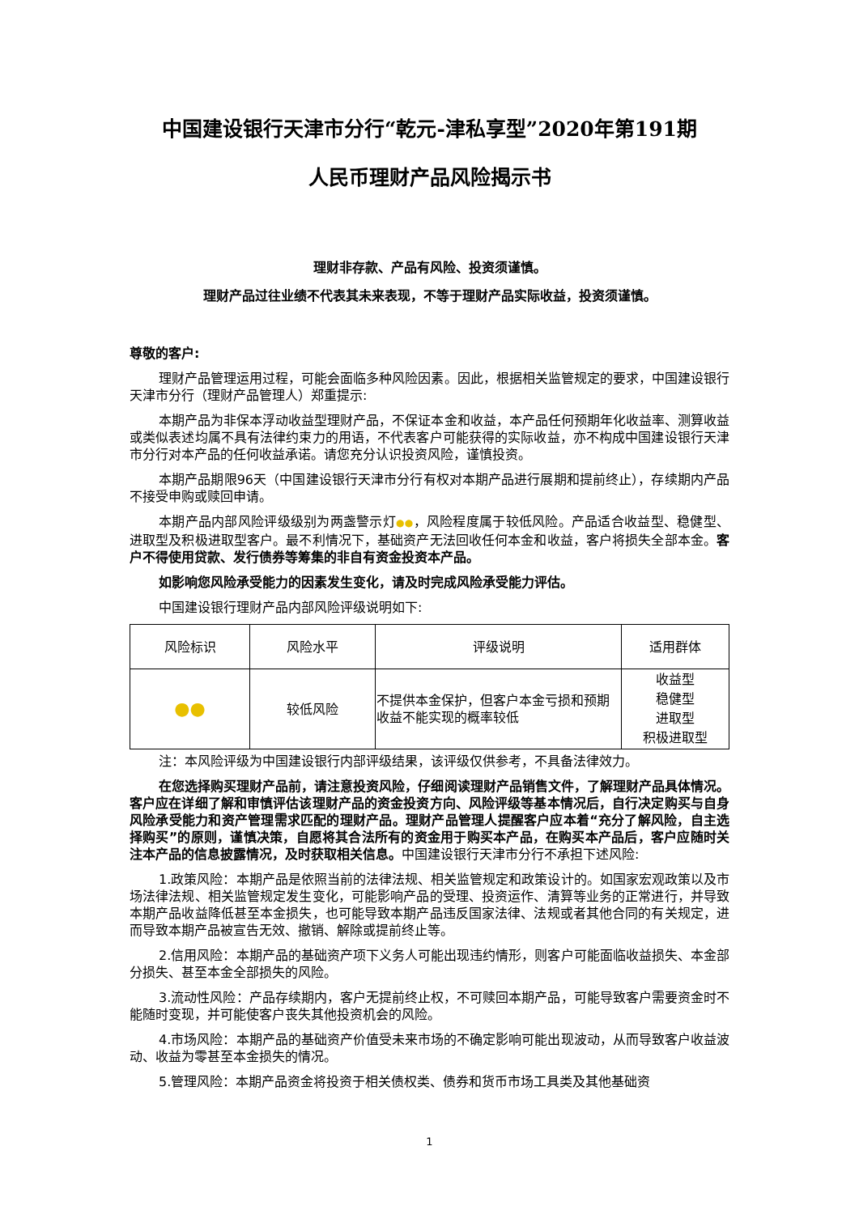中国建设银行天津市分行“乾元-津私享型”2020年第191期
人民币理财产品风险揭示书
理财非存款、产品有风险、投资须谨慎。
理财产品过往业绩不代表其未来表现，不等于理财产品实际收益，投资须谨慎。
尊敬的客户:
理财产品管理运用过程，可能会面临多种风险因素。因此，根据相关监管规定的要求，中国建设银行天津市分行（理财产品管理人）郑重提示:
本期产品为非保本浮动收益型理财产品，不保证本金和收益，本产品任何预期年化收益率、测算收益或类似表述均属不具有法律约束力的用语，不代表客户可能获得的实际收益，亦不构成中国建设银行天津市分行对本产品的任何收益承诺。请您充分认识投资风险，谨慎投资。
本期产品期限96天（中国建设银行天津市分行有权对本期产品进行展期和提前终止），存续期内产品不接受申购或赎回申请。
本期产品内部风险评级级别为两盏警示灯●●，风险程度属于较低风险。产品适合收益型、稳健型、进取型及积极进取型客户。最不利情况下，基础资产无法回收任何本金和收益，客户将损失全部本金。客户不得使用贷款、发行债券等筹集的非自有资金投资本产品。
如影响您风险承受能力的因素发生变化，请及时完成风险承受能力评估。
中国建设银行理财产品内部风险评级说明如下:
| 风险标识 | 风险水平 | 评级说明 | 适用群体 |
| --- | --- | --- | --- |
| ●● | 较低风险 | 不提供本金保护，但客户本金亏损和预期收益不能实现的概率较低 | 收益型 稳健型 进取型 积极进取型 |
注：本风险评级为中国建设银行内部评级结果，该评级仅供参考，不具备法律效力。
在您选择购买理财产品前，请注意投资风险，仔细阅读理财产品销售文件，了解理财产品具体情况。客户应在详细了解和审慎评估该理财产品的资金投资方向、风险评级等基本情况后，自行决定购买与自身风险承受能力和资产管理需求匹配的理财产品。理财产品管理人提醒客户应本着“充分了解风险，自主选择购买”的原则，谨慎决策，自愿将其合法所有的资金用于购买本产品，在购买本产品后，客户应随时关注本产品的信息披露情况，及时获取相关信息。中国建设银行天津市分行不承担下述风险:
1.政策风险：本期产品是依照当前的法律法规、相关监管规定和政策设计的。如国家宏观政策以及市场法律法规、相关监管规定发生变化，可能影响产品的受理、投资运作、清算等业务的正常进行，并导致本期产品收益降低甚至本金损失，也可能导致本期产品违反国家法律、法规或者其他合同的有关规定，进而导致本期产品被宣告无效、撤销、解除或提前终止等。
2.信用风险：本期产品的基础资产项下义务人可能出现违约情形，则客户可能面临收益损失、本金部分损失、甚至本金全部损失的风险。
3.流动性风险：产品存续期内，客户无提前终止权，不可赎回本期产品，可能导致客户需要资金时不能随时变现，并可能使客户丧失其他投资机会的风险。
4.市场风险：本期产品的基础资产价值受未来市场的不确定影响可能出现波动，从而导致客户收益波动、收益为零甚至本金损失的情况。
5.管理风险：本期产品资金将投资于相关债权类、债券和货币市场工具类及其他基础资
1